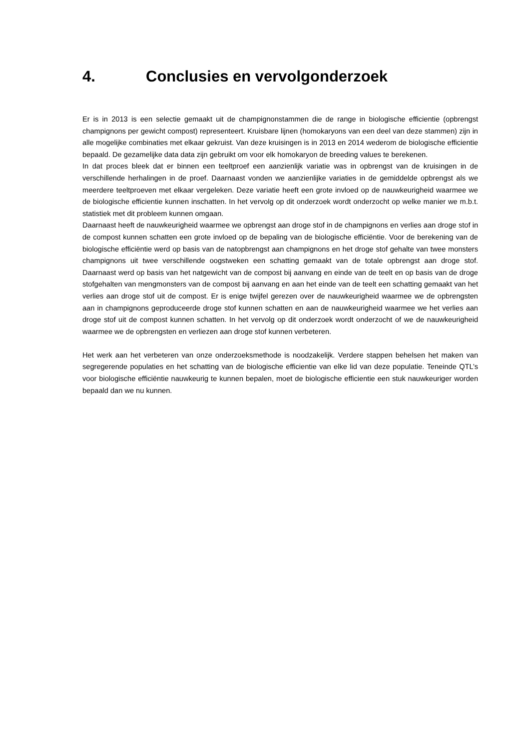4. Conclusies en vervolgonderzoek
Er is in 2013 is een selectie gemaakt uit de champignonstammen die de range in biologische efficientie (opbrengst champignons per gewicht compost) representeert. Kruisbare lijnen (homokaryons van een deel van deze stammen) zijn in alle mogelijke combinaties met elkaar gekruist. Van deze kruisingen is in 2013 en 2014 wederom de biologische efficientie bepaald. De gezamelijke data data zijn gebruikt om voor elk homokaryon de breeding values te berekenen.
In dat proces bleek dat er binnen een teeltproef een aanzienlijk variatie was in opbrengst van de kruisingen in de verschillende herhalingen in de proef. Daarnaast vonden we aanzienlijke variaties in de gemiddelde opbrengst als we meerdere teeltproeven met elkaar vergeleken. Deze variatie heeft een grote invloed op de nauwkeurigheid waarmee we de biologische efficientie kunnen inschatten. In het vervolg op dit onderzoek wordt onderzocht op welke manier we m.b.t. statistiek met dit probleem kunnen omgaan.
Daarnaast heeft de nauwkeurigheid waarmee we opbrengst aan droge stof in de champignons en verlies aan droge stof in de compost kunnen schatten een grote invloed op de bepaling van de biologische efficiëntie. Voor de berekening van de biologische efficiëntie werd op basis van de natopbrengst aan champignons en het droge stof gehalte van twee monsters champignons uit twee verschillende oogstweken een schatting gemaakt van de totale opbrengst aan droge stof. Daarnaast werd op basis van het natgewicht van de compost bij aanvang en einde van de teelt en op basis van de droge stofgehalten van mengmonsters van de compost bij aanvang en aan het einde van de teelt een schatting gemaakt van het verlies aan droge stof uit de compost. Er is enige twijfel gerezen over de nauwkeurigheid waarmee we de opbrengsten aan in champignons geproduceerde droge stof kunnen schatten en aan de nauwkeurigheid waarmee we het verlies aan droge stof uit de compost kunnen schatten. In het vervolg op dit onderzoek wordt onderzocht of we de nauwkeurigheid waarmee we de opbrengsten en verliezen aan droge stof kunnen verbeteren.
Het werk aan het verbeteren van onze onderzoeksmethode is noodzakelijk. Verdere stappen behelsen het maken van segregerende populaties en het schatting van de biologische efficientie van elke lid van deze populatie. Teneinde QTL’s voor biologische efficiëntie nauwkeurig te kunnen bepalen, moet de biologische efficientie een stuk nauwkeuriger worden bepaald dan we nu kunnen.